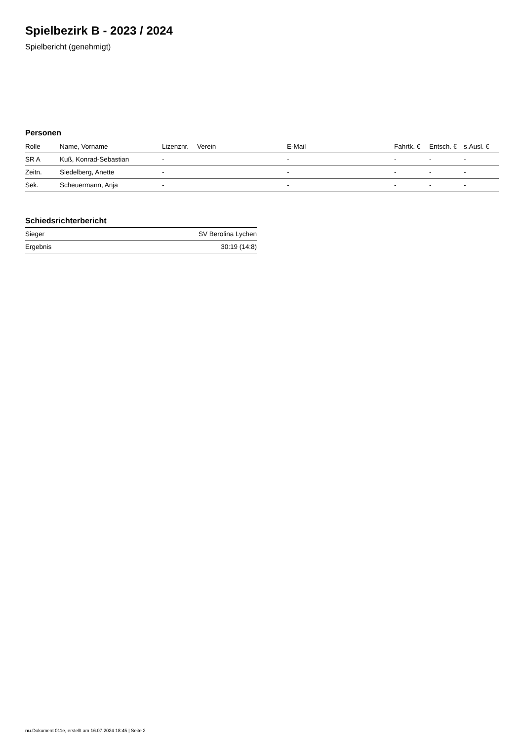Spielbezirk B - 2023 / 2024
Spielbericht (genehmigt)
Personen
| Rolle | Name, Vorname | Lizenznr. | Verein | E-Mail | Fahrtk. € | Entsch. € | s.Ausl. € |
| --- | --- | --- | --- | --- | --- | --- | --- |
| SR A | Kuß, Konrad-Sebastian | - | | - | - | - | - |
| Zeitn. | Siedelberg, Anette | - | | - | - | - | - |
| Sek. | Scheuermann, Anja | - | | - | - | - | - |
Schiedsrichterbericht
| Sieger | SV Berolina Lychen |
| Ergebnis | 30:19 (14:8) |
nu.Dokument 011e, erstellt am 16.07.2024 18:45 | Seite 2